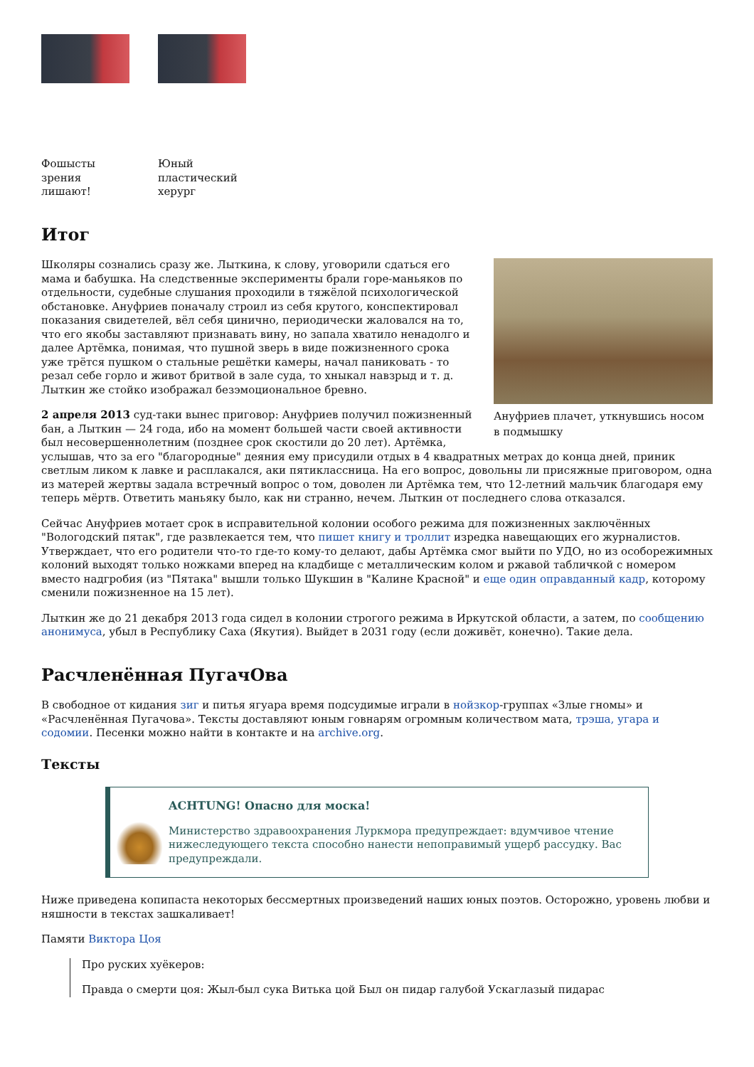Фошысты зрения лишают!
Юный пластический херург
Итог
Ануфриев плачет, уткнувшись носом в подмышку
Школяры сознались сразу же. Лыткина, к слову, уговорили сдаться его мама и бабушка. На следственные эксперименты брали горе-маньяков по отдельности, судебные слушания проходили в тяжёлой психологической обстановке. Ануфриев поначалу строил из себя крутого, конспектировал показания свидетелей, вёл себя цинично, периодически жаловался на то, что его якобы заставляют признавать вину, но запала хватило ненадолго и далее Артёмка, понимая, что пушной зверь в виде пожизненного срока уже трётся пушком о стальные решётки камеры, начал паниковать - то резал себе горло и живот бритвой в зале суда, то хныкал навзрыд и т. д. Лыткин же стойко изображал безэмоциональное бревно.
2 апреля 2013 суд-таки вынес приговор: Ануфриев получил пожизненный бан, а Лыткин — 24 года, ибо на момент большей части своей активности был несовершеннолетним (позднее срок скостили до 20 лет). Артёмка, услышав, что за его "благородные" деяния ему присудили отдых в 4 квадратных метрах до конца дней, приник светлым ликом к лавке и расплакался, аки пятиклассница. На его вопрос, довольны ли присяжные приговором, одна из матерей жертвы задала встречный вопрос о том, доволен ли Артёмка тем, что 12-летний мальчик благодаря ему теперь мёртв. Ответить маньяку было, как ни странно, нечем. Лыткин от последнего слова отказался.
Сейчас Ануфриев мотает срок в исправительной колонии особого режима для пожизненных заключённых "Вологодский пятак", где развлекается тем, что пишет книгу и троллит изредка навещающих его журналистов. Утверждает, что его родители что-то где-то кому-то делают, дабы Артёмка смог выйти по УДО, но из особорежимных колоний выходят только ножками вперед на кладбище с металлическим колом и ржавой табличкой с номером вместо надгробия (из "Пятака" вышли только Шукшин в "Калине Красной" и еще один оправданный кадр, которому сменили пожизненное на 15 лет).
Лыткин же до 21 декабря 2013 года сидел в колонии строгого режима в Иркутской области, а затем, по сообщению анонимуса, убыл в Республику Саха (Якутия). Выйдет в 2031 году (если доживёт, конечно). Такие дела.
Расчленённая ПугачОва
В свободное от кидания зиг и питья ягуара время подсудимые играли в нойзкор-группах «Злые гномы» и «Расчленённая Пугачова». Тексты доставляют юным говнарям огромным количеством мата, трэша, угара и содомии. Песенки можно найти в контакте и на archive.org.
Тексты
ACHTUNG! Опасно для моска!
Министерство здравоохранения Луркмора предупреждает: вдумчивое чтение нижеследующего текста способно нанести непоправимый ущерб рассудку. Вас предупреждали.
Ниже приведена копипаста некоторых бессмертных произведений наших юных поэтов. Осторожно, уровень любви и няшности в текстах зашкаливает!
Памяти Виктора Цоя
Про руских хуёкеров:
Правда о смерти цоя: Жыл-был сука Витька цой Был он пидар галубой Ускаглазый пидарас